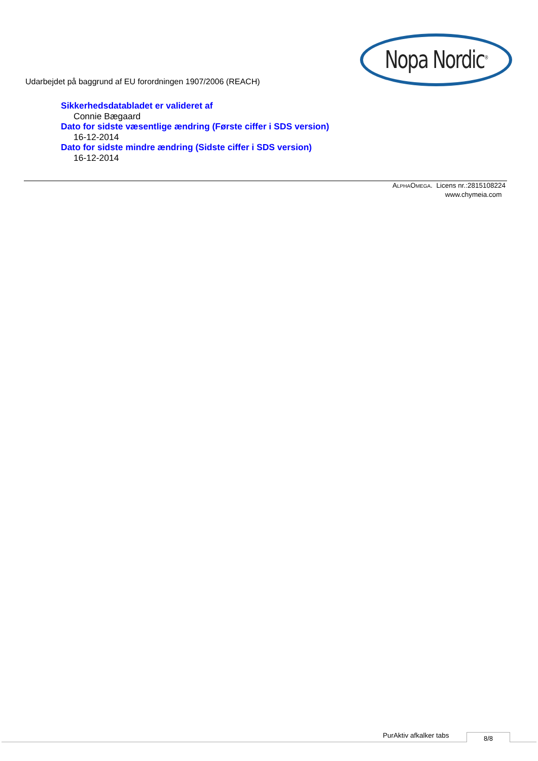Nopa Nordic<sup>®</sup>
Udarbejdet på baggrund af EU forordningen 1907/2006 (REACH)
Sikkerhedsdatabladet er valideret af
Connie Bægaard
Dato for sidste væsentlige ændring (Første ciffer i SDS version)
16-12-2014
Dato for sidste mindre ændring (Sidste ciffer i SDS version)
16-12-2014
ALPHAOMEGA. Licens nr.:2815108224
www.chymeia.com
PurAktiv afkalker tabs 8/8